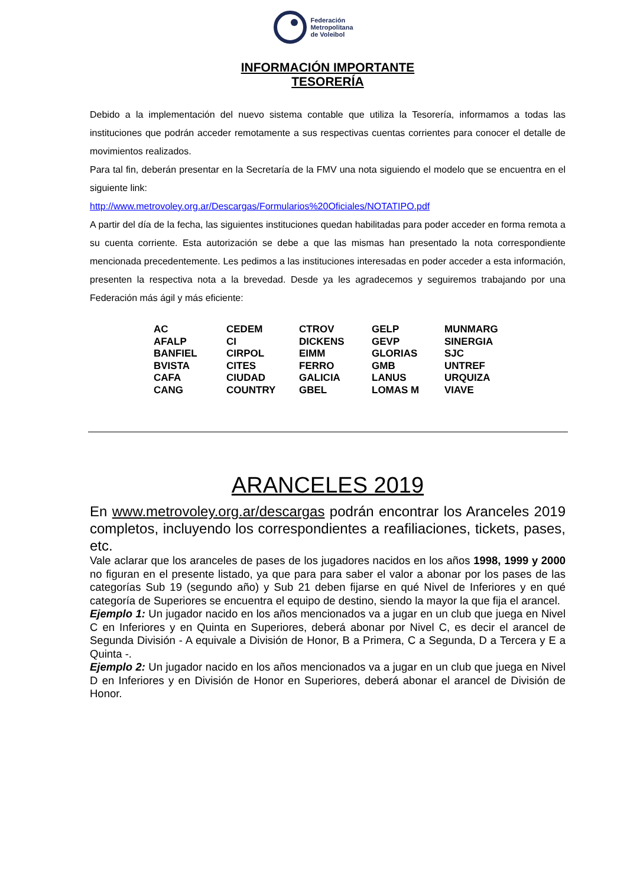Federación
Metropolitana
de Voleibol
INFORMACIÓN IMPORTANTE
TESORERÍA
Debido a la implementación del nuevo sistema contable que utiliza la Tesorería, informamos a todas las instituciones que podrán acceder remotamente a sus respectivas cuentas corrientes para conocer el detalle de movimientos realizados.
Para tal fin, deberán presentar en la Secretaría de la FMV una nota siguiendo el modelo que se encuentra en el siguiente link:
http://www.metrovoley.org.ar/Descargas/Formularios%20Oficiales/NOTATIPO.pdf
A partir del día de la fecha, las siguientes instituciones quedan habilitadas para poder acceder en forma remota a su cuenta corriente. Esta autorización se debe a que las mismas han presentado la nota correspondiente mencionada precedentemente. Les pedimos a las instituciones interesadas en poder acceder a esta información, presenten la respectiva nota a la brevedad. Desde ya les agradecemos y seguiremos trabajando por una Federación más ágil y más eficiente:
| AC | CEDEM | CTROV | GELP | MUNMARG |
| AFALP | CI | DICKENS | GEVP | SINERGIA |
| BANFIEL | CIRPOL | EIMM | GLORIAS | SJC |
| BVISTA | CITES | FERRO | GMB | UNTREF |
| CAFA | CIUDAD | GALICIA | LANUS | URQUIZA |
| CANG | COUNTRY | GBEL | LOMAS M | VIAVE |
ARANCELES 2019
En www.metrovoley.org.ar/descargas podrán encontrar los Aranceles 2019 completos, incluyendo los correspondientes a reafiliaciones, tickets, pases, etc.
Vale aclarar que los aranceles de pases de los jugadores nacidos en los años 1998, 1999 y 2000 no figuran en el presente listado, ya que para para saber el valor a abonar por los pases de las categorías Sub 19 (segundo año) y Sub 21 deben fijarse en qué Nivel de Inferiores y en qué categoría de Superiores se encuentra el equipo de destino, siendo la mayor la que fija el arancel.
Ejemplo 1: Un jugador nacido en los años mencionados va a jugar en un club que juega en Nivel C en Inferiores y en Quinta en Superiores, deberá abonar por Nivel C, es decir el arancel de Segunda División - A equivale a División de Honor, B a Primera, C a Segunda, D a Tercera y E a Quinta -.
Ejemplo 2: Un jugador nacido en los años mencionados va a jugar en un club que juega en Nivel D en Inferiores y en División de Honor en Superiores, deberá abonar el arancel de División de Honor.